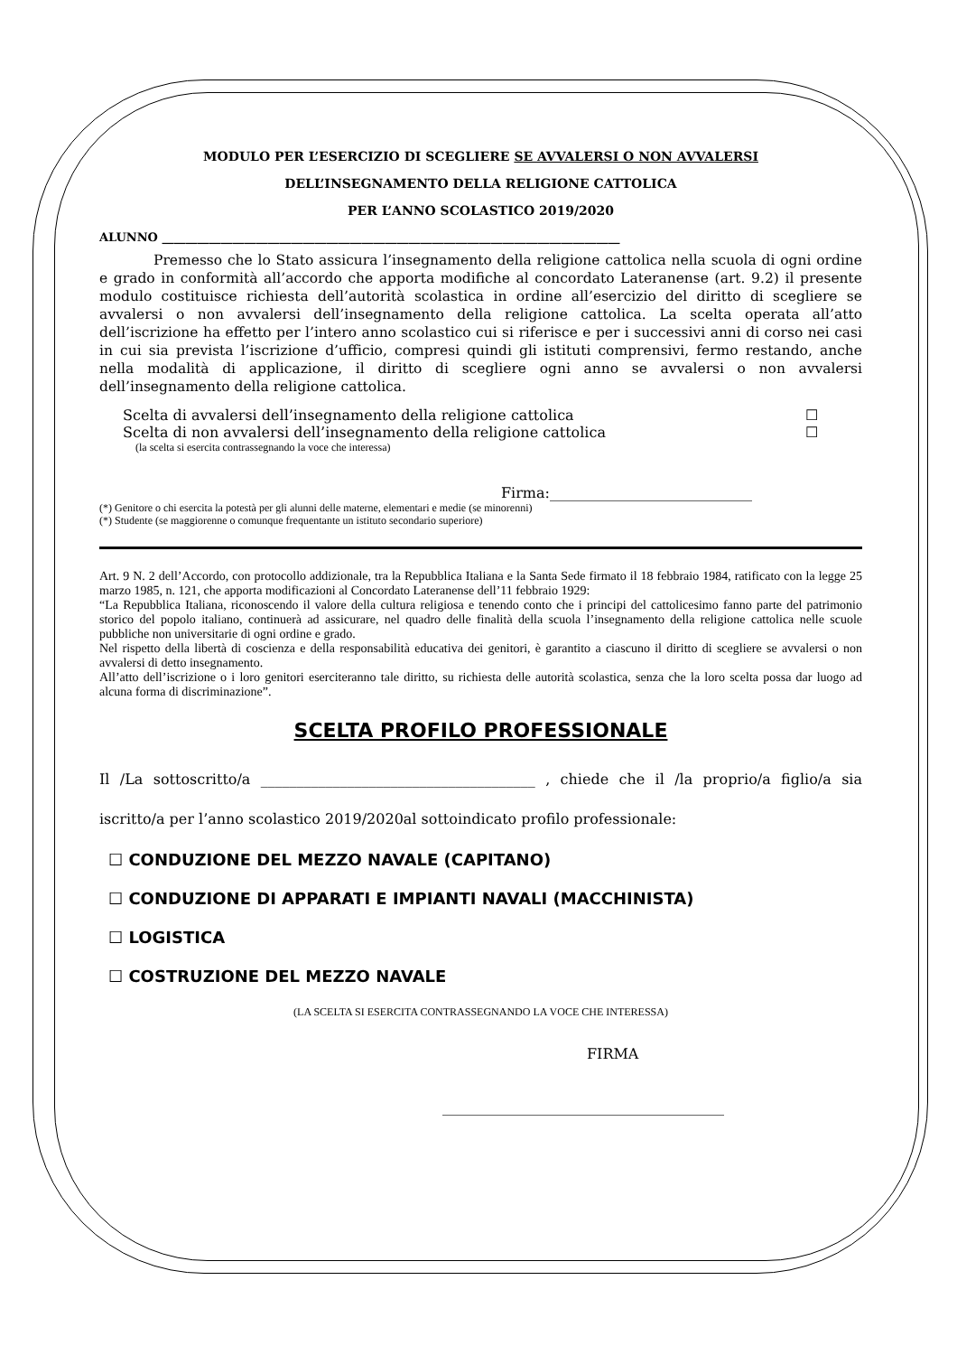MODULO PER L’ESERCIZIO DI SCEGLIERE SE AVVALERSI O NON AVVALERSI
DELL’INSEGNAMENTO DELLA RELIGIONE CATTOLICA
PER L’ANNO SCOLASTICO 2019/2020
ALUNNO ______________________________________________________________________________
Premesso che lo Stato assicura l’insegnamento della religione cattolica nella scuola di ogni ordine e grado in conformità all’accordo che apporta modifiche al concordato Lateranense (art. 9.2) il presente modulo costituisce richiesta dell’autorità scolastica in ordine all’esercizio del diritto di scegliere se avvalersi o non avvalersi dell’insegnamento della religione cattolica. La scelta operata all’atto dell’iscrizione ha effetto per l’intero anno scolastico cui si riferisce e per i successivi anni di corso nei casi in cui sia prevista l’iscrizione d’ufficio, compresi quindi gli istituti comprensivi, fermo restando, anche nella modalità di applicazione, il diritto di scegliere ogni anno se avvalersi o non avvalersi dell’insegnamento della religione cattolica.
Scelta di avvalersi dell’insegnamento della religione cattolica ☐
Scelta di non avvalersi dell’insegnamento della religione cattolica ☐
(la scelta si esercita contrassegnando la voce che interessa)
Firma:____________________________
(*) Genitore o chi esercita la potestà per gli alunni delle materne, elementari e medie (se minorenni)
(*) Studente (se maggiorenne o comunque frequentante un istituto secondario superiore)
Art. 9 N. 2 dell’Accordo, con protocollo addizionale, tra la Repubblica Italiana e la Santa Sede firmato il 18 febbraio 1984, ratificato con la legge 25 marzo 1985, n. 121, che apporta modificazioni al Concordato Lateranense dell’11 febbraio 1929:
“La Repubblica Italiana, riconoscendo il valore della cultura religiosa e tenendo conto che i principi del cattolicesimo fanno parte del patrimonio storico del popolo italiano, continuerà ad assicurare, nel quadro delle finalità della scuola l’insegnamento della religione cattolica nelle scuole pubbliche non universitarie di ogni ordine e grado.
Nel rispetto della libertà di coscienza e della responsabilità educativa dei genitori, è garantito a ciascuno il diritto di scegliere se avvalersi o non avvalersi di detto insegnamento.
All’atto dell’iscrizione o i loro genitori eserciteranno tale diritto, su richiesta delle autorità scolastica, senza che la loro scelta possa dar luogo ad alcuna forma di discriminazione”.
SCELTA PROFILO PROFESSIONALE
Il /La sottoscritto/a ______________________________________ , chiede che il /la proprio/a figlio/a sia iscritto/a per l’anno scolastico 2019/2020al sottoindicato profilo professionale:
☐ CONDUZIONE DEL MEZZO NAVALE (CAPITANO)
☐ CONDUZIONE DI APPARATI E IMPIANTI NAVALI (MACCHINISTA)
☐ LOGISTICA
☐ COSTRUZIONE DEL MEZZO NAVALE
(LA SCELTA SI ESERCITA CONTRASSEGNANDO LA VOCE CHE INTERESSA)
FIRMA
_______________________________________